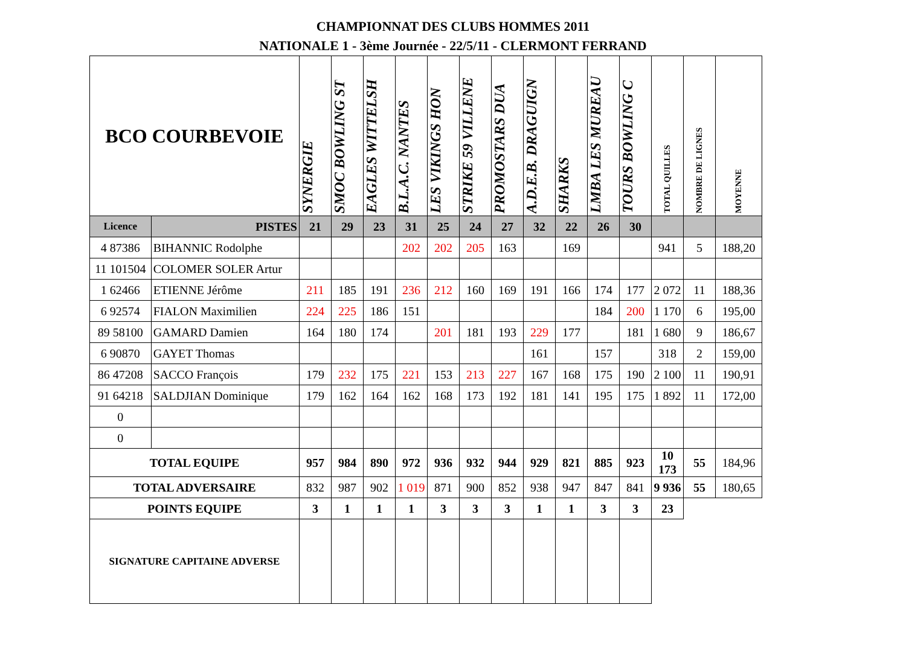CHAMPIONNAT DES CLUBS HOMMES 2011
NATIONALE 1 - 3ème Journée - 22/5/11 - CLERMONT FERRAND
| BCO COURBEVOIE | | SYNERGIE | SMOC BOWLING ST | EAGLES WITTELSH | B.L.A.C. NANTES | LES VIKINGS HON | STRIKE 59 VILLENE | PROMOSTARS DUA | A.D.E.B. DRAGUIGN | SHARKS | LMBA LES MUREAU | TOURS BOWLING C | TOTAL QUILLES | NOMBRE DE LIGNES | MOYENNE |
| --- | --- | --- | --- | --- | --- | --- | --- | --- | --- | --- | --- | --- | --- | --- | --- |
| Licence | PISTES | 21 | 29 | 23 | 31 | 25 | 24 | 27 | 32 | 22 | 26 | 30 | | | |
| 4 87386 | BIHANNIC Rodolphe | | | | 202 | 202 | 205 | 163 | | 169 | | | 941 | 5 | 188,20 |
| 11 101504 | COLOMER SOLER Artur | | | | | | | | | | | | | | |
| 1 62466 | ETIENNE Jérôme | 211 | 185 | 191 | 236 | 212 | 160 | 169 | 191 | 166 | 174 | 177 | 2 072 | 11 | 188,36 |
| 6 92574 | FIALON Maximilien | 224 | 225 | 186 | 151 | | | | | | 184 | 200 | 1 170 | 6 | 195,00 |
| 89 58100 | GAMARD Damien | 164 | 180 | 174 | | 201 | 181 | 193 | 229 | 177 | | 181 | 1 680 | 9 | 186,67 |
| 6 90870 | GAYET Thomas | | | | | | | | 161 | | 157 | | 318 | 2 | 159,00 |
| 86 47208 | SACCO François | 179 | 232 | 175 | 221 | 153 | 213 | 227 | 167 | 168 | 175 | 190 | 2 100 | 11 | 190,91 |
| 91 64218 | SALDJIAN Dominique | 179 | 162 | 164 | 162 | 168 | 173 | 192 | 181 | 141 | 195 | 175 | 1 892 | 11 | 172,00 |
| 0 | | | | | | | | | | | | | | | |
| 0 | | | | | | | | | | | | | | | |
| TOTAL EQUIPE | | 957 | 984 | 890 | 972 | 936 | 932 | 944 | 929 | 821 | 885 | 923 | 10 173 | 55 | 184,96 |
| TOTAL ADVERSAIRE | | 832 | 987 | 902 | 1 019 | 871 | 900 | 852 | 938 | 947 | 847 | 841 | 9 936 | 55 | 180,65 |
| POINTS EQUIPE | | 3 | 1 | 1 | 1 | 3 | 3 | 3 | 1 | 1 | 3 | 3 | 23 | | |
| SIGNATURE CAPITAINE ADVERSE | | | | | | | | | | | | | | | |